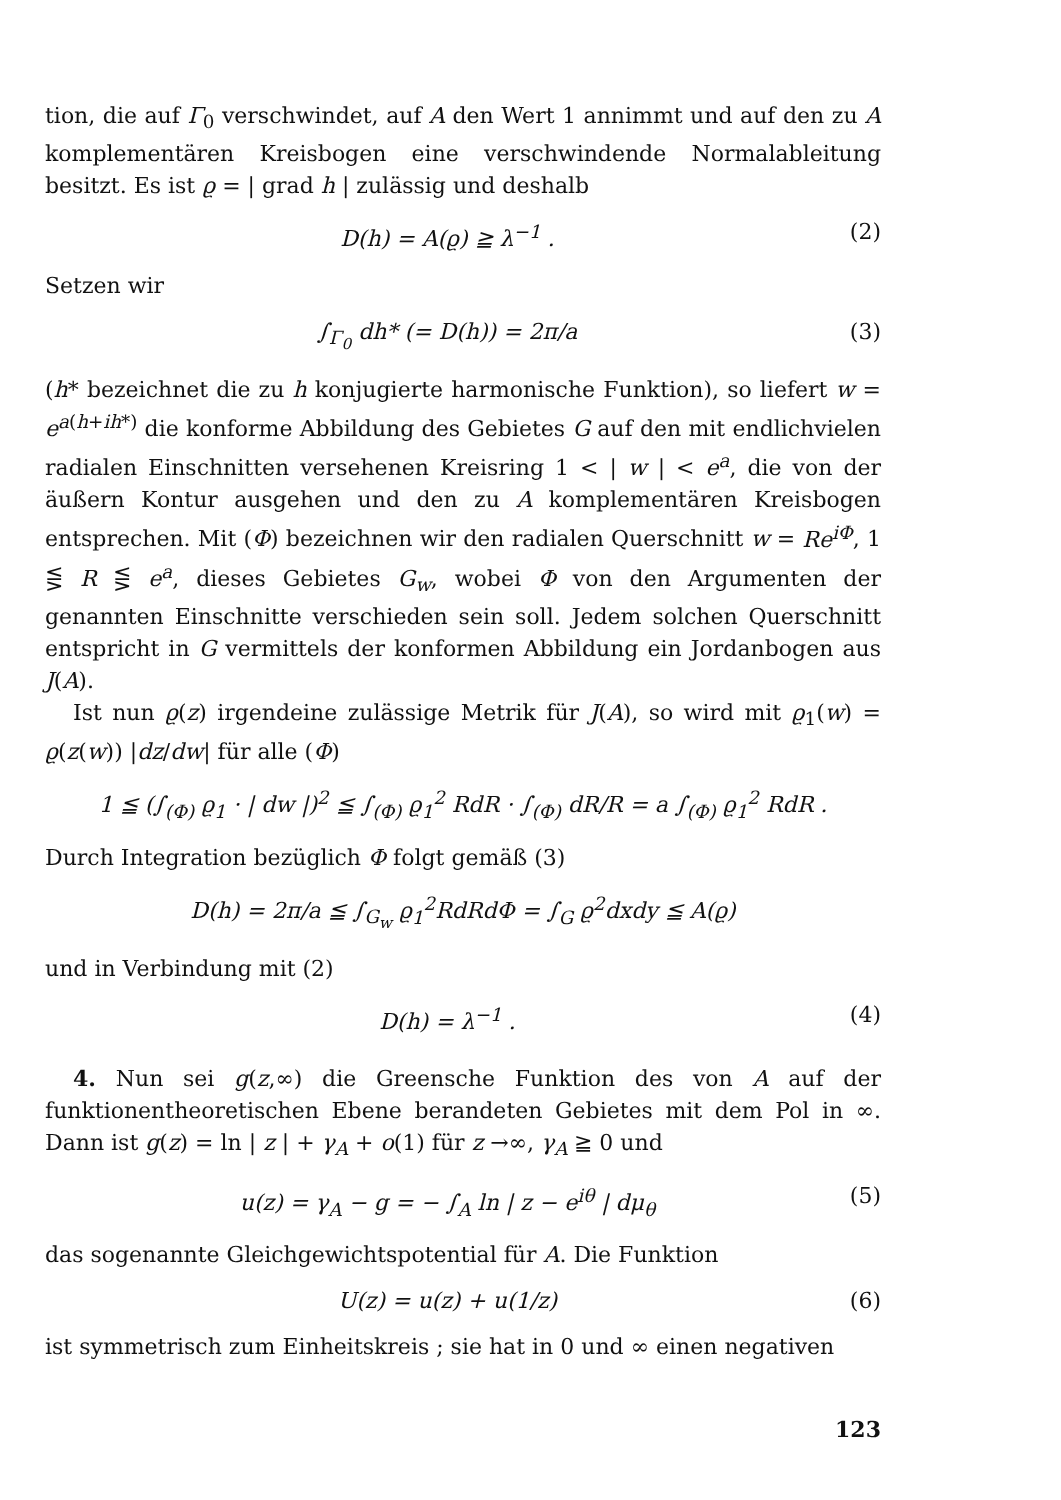tion, die auf Γ<sub>0</sub> verschwindet, auf A den Wert 1 annimmt und auf den zu A komplementären Kreisbogen eine verschwindende Normalableitung besitzt. Es ist ϱ = | grad h | zulässig und deshalb
D(h) = A(ϱ) ≧ λ<sup>−1</sup> . (2)
Setzen wir
∫<sub>Γ<sub>0</sub></sub> dh* (= D(h)) = 2π/a (3)
(h* bezeichnet die zu h konjugierte harmonische Funktion), so liefert w = e<sup>a(h+ih*)</sup> die konforme Abbildung des Gebietes G auf den mit endlichvielen radialen Einschnitten versehenen Kreisring 1 < | w | < e<sup>a</sup>, die von der äußern Kontur ausgehen und den zu A komplementären Kreisbogen entsprechen. Mit (Φ) bezeichnen wir den radialen Querschnitt w = Re<sup>iΦ</sup>, 1 ⋚ R ⋚ e<sup>a</sup>, dieses Gebietes G<sub>w</sub>, wobei Φ von den Argumenten der genannten Einschnitte verschieden sein soll. Jedem solchen Querschnitt entspricht in G vermittels der konformen Abbildung ein Jordanbogen aus J(A).
Ist nun ϱ(z) irgendeine zulässige Metrik für J(A), so wird mit ϱ<sub>1</sub>(w) = ϱ(z(w)) |dz/dw| für alle (Φ)
1 ≦ (∫<sub>(Φ)</sub> ϱ<sub>1</sub> · | dw |)<sup>2</sup> ≦ ∫<sub>(Φ)</sub> ϱ<sub>1</sub><sup>2</sup> RdR · ∫<sub>(Φ)</sub> dR/R = a ∫<sub>(Φ)</sub> ϱ<sub>1</sub><sup>2</sup> RdR .
Durch Integration bezüglich Φ folgt gemäß (3)
D(h) = 2π/a ≦ ∫<sub>G<sub>w</sub></sub> ϱ<sub>1</sub><sup>2</sup>RdRdΦ = ∫<sub>G</sub> ϱ<sup>2</sup>dxdy ≦ A(ϱ)
und in Verbindung mit (2)
D(h) = λ<sup>−1</sup> . (4)
4. Nun sei g(z,∞) die Greensche Funktion des von A auf der funktionentheoretischen Ebene berandeten Gebietes mit dem Pol in ∞. Dann ist g(z) = ln | z | + γ<sub>A</sub> + o(1) für z →∞, γ<sub>A</sub> ≧ 0 und
u(z) = γ<sub>A</sub> − g = − ∫<sub>A</sub> ln | z − e<sup>iθ</sup> | dμ<sub>θ</sub> (5)
das sogenannte Gleichgewichtspotential für A. Die Funktion
U(z) = u(z) + u(1/z) (6)
ist symmetrisch zum Einheitskreis ; sie hat in 0 und ∞ einen negativen
123